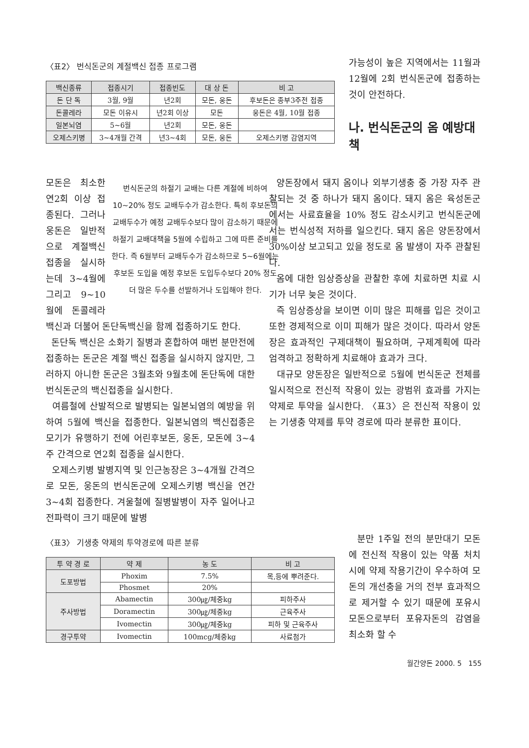〈표2〉 번식돈군의 계절백신 접종 프로그램
| 백신종류 | 접종시기 | 접종빈도 | 대 상 돈 | 비 고 |
| --- | --- | --- | --- | --- |
| 돈 단 독 | 3월, 9월 | 년2회 | 모돈, 웅돈 | 후보돈은 종부3주전 접종 |
| 돈콜레라 | 모돈 이유시 | 년2회 이상 | 모돈 | 웅돈은 4월, 10월 접종 |
| 일본뇌염 | 5~6월 | 년2회 | 모돈, 웅돈 | |
| 오제스키병 | 3~4개월 간격 | 년3~4회 | 모돈, 웅돈 | 오제스키병 감염지역 |
가능성이 높은 지역에서는 11월과 12월에 2회 번식돈군에 접종하는 것이 안전하다.
나. 번식돈군의 옴 예방대책
번식돈군의 하절기 교배는 다른 계절에 비하여 10~20% 정도 교배두수가 감소한다. 특히 후보돈의 교배두수가 예정 교배두수보다 많이 감소하기 때문에 하절기 교배대책을 5월에 수립하고 그에 따른 준비를 한다. 즉 6월부터 교배두수가 감소하므로 5~6월에는 후보돈 도입을 예정 후보돈 도입두수보다 20% 정도 더 많은 두수를 선발하거나 도입해야 한다.
모돈은 최소한 연2회 이상 접종된다. 그러나 웅돈은 일반적으로 계절백신 접종을 실시하는데 3~4월에 그리고 9~10월에 돈콜레라 백신과 더불어 돈단독백신을 함께 접종하기도 한다.
돈단독 백신은 소화기 질병과 혼합하여 매번 분만전에 접종하는 돈군은 계절 백신 접종을 실시하지 않지만, 그러하지 아니한 돈군은 3월초와 9월초에 돈단독에 대한 번식돈군의 백신접종을 실시한다.
여름철에 산발적으로 발병되는 일본뇌염의 예방을 위하여 5월에 백신을 접종한다. 일본뇌염의 백신접종은 모기가 유행하기 전에 어린후보돈, 웅돈, 모돈에 3~4주 간격으로 연2회 접종을 실시한다.
오제스키병 발병지역 및 인근농장은 3~4개월 간격으로 모돈, 웅돈의 번식돈군에 오제스키병 백신을 연간 3~4회 접종한다. 겨울철에 질병발병이 자주 일어나고 전파력이 크기 때문에 발병
양돈장에서 돼지 옴이나 외부기생충 중 가장 자주 관찰되는 것 중 하나가 돼지 옴이다. 돼지 옴은 육성돈군에서는 사료효율을 10% 정도 감소시키고 번식돈군에서는 번식성적 저하를 일으킨다. 돼지 옴은 양돈장에서 30%이상 보고되고 있을 정도로 옴 발생이 자주 관찰된다.
옴에 대한 임상증상을 관찰한 후에 치료하면 치료 시기가 너무 늦은 것이다.
즉 임상증상을 보이면 이미 많은 피해를 입은 것이고 또한 경제적으로 이미 피해가 많은 것이다. 따라서 양돈장은 효과적인 구제대책이 필요하며, 구제계획에 따라 엄격하고 정확하게 치료해야 효과가 크다.
대규모 양돈장은 일반적으로 5월에 번식돈군 전체를 일시적으로 전신적 작용이 있는 광범위 효과를 가지는 약제로 투약을 실시한다. 〈표3〉은 전신적 작용이 있는 기생충 약제를 투약 경로에 따라 분류한 표이다.
〈표3〉 기생충 약제의 투약경로에 따른 분류
| 투 약 경 로 | 약 제 | 농 도 | 비 고 |
| --- | --- | --- | --- |
| 도포방법 | Phoxim | 7.5% | 목,등에 뿌려준다. |
| | Phosmet | 20% | |
| 주사방법 | Abamectin | 300㎍/체중kg | 피하주사 |
| | Doramectin | 300㎍/체중kg | 근육주사 |
| | Ivomectin | 300㎍/체중kg | 피하 및 근육주사 |
| 경구투약 | Ivomectin | 100mcg/체중kg | 사료첨가 |
분만 1주일 전의 분만대기 모돈에 전신적 작용이 있는 약품 처치시에 약제 작용기간이 우수하여 모돈의 개선충을 거의 전부 효과적으로 제거할 수 있기 때문에 포유시 모돈으로부터 포유자돈의 감염을 최소화 할 수
월간양돈 2000. 5 155